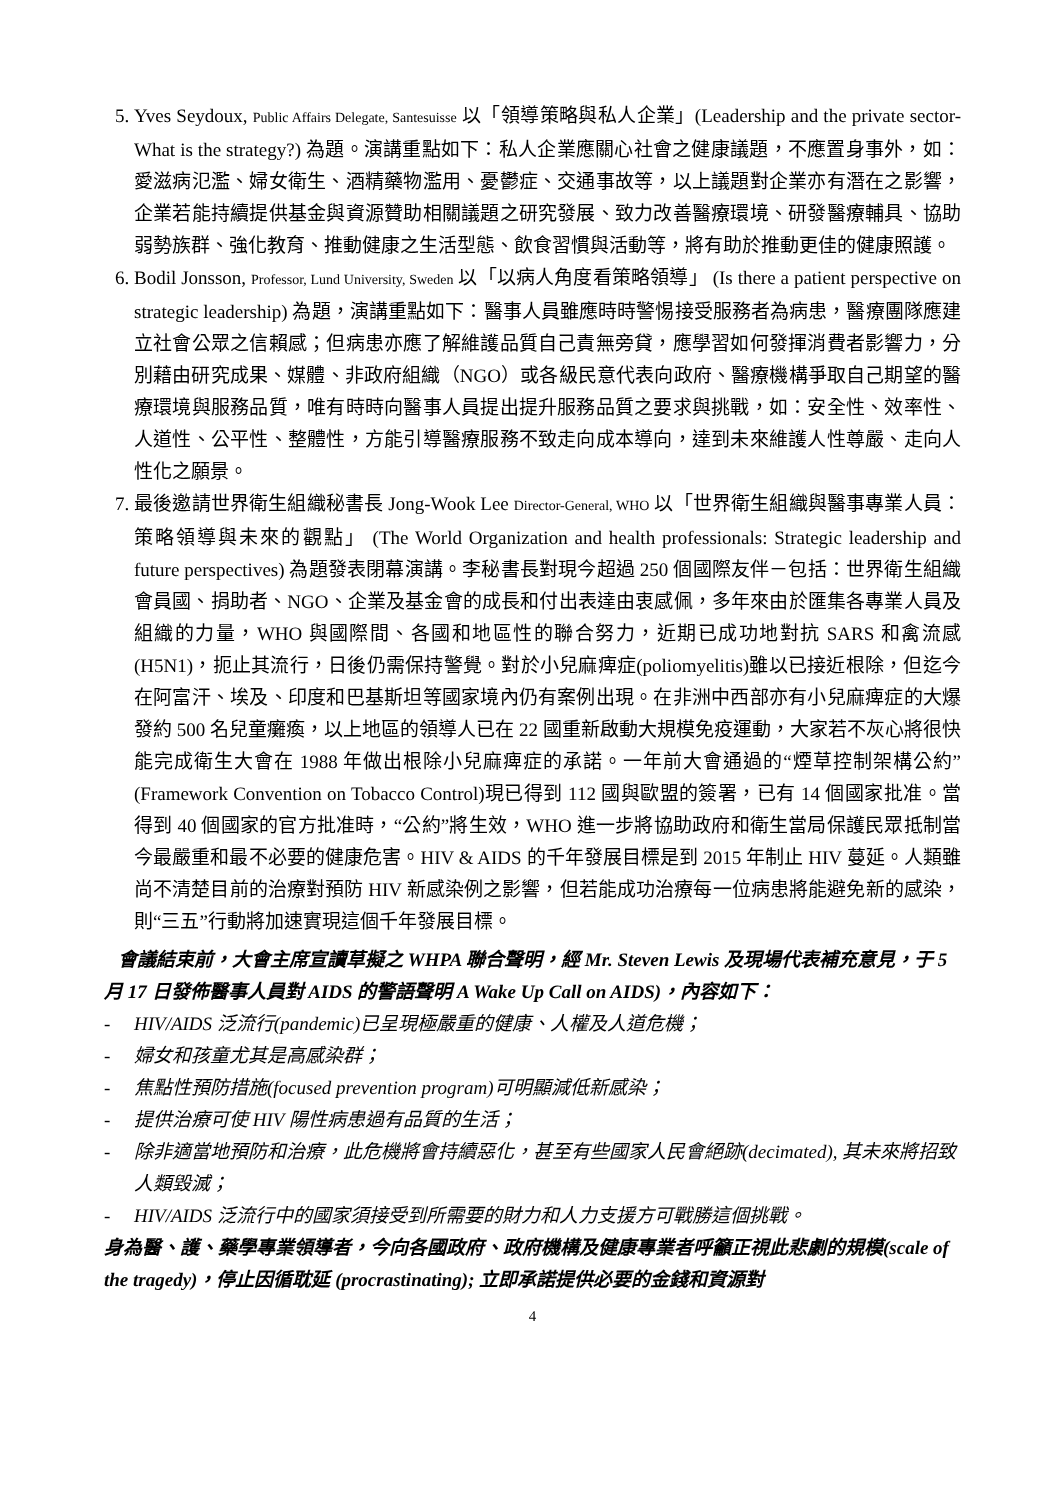5. Yves Seydoux, Public Affairs Delegate, Santesuisse 以「領導策略與私人企業」(Leadership and the private sector- What is the strategy?) 為題。演講重點如下：私人企業應關心社會之健康議題，不應置身事外，如：愛滋病氾濫、婦女衛生、酒精藥物濫用、憂鬱症、交通事故等，以上議題對企業亦有潛在之影響，企業若能持續提供基金與資源贊助相關議題之研究發展、致力改善醫療環境、研發醫療輔具、協助弱勢族群、強化教育、推動健康之生活型態、飲食習慣與活動等，將有助於推動更佳的健康照護。
6. Bodil Jonsson, Professor, Lund University, Sweden 以「以病人角度看策略領導」 (Is there a patient perspective on strategic leadership) 為題，演講重點如下：醫事人員雖應時時警惕接受服務者為病患，醫療團隊應建立社會公眾之信賴感；但病患亦應了解維護品質自己責無旁貸，應學習如何發揮消費者影響力，分別藉由研究成果、媒體、非政府組織（NGO）或各級民意代表向政府、醫療機構爭取自己期望的醫療環境與服務品質，唯有時時向醫事人員提出提升服務品質之要求與挑戰，如：安全性、效率性、人道性、公平性、整體性，方能引導醫療服務不致走向成本導向，達到未來維護人性尊嚴、走向人性化之願景。
7. 最後邀請世界衛生組織秘書長 Jong-Wook Lee Director-General, WHO 以「世界衛生組織與醫事專業人員： 策略領導與未來的觀點」 (The World Organization and health professionals: Strategic leadership and future perspectives) 為題發表閉幕演講。李秘書長對現今超過 250 個國際友伴－包括：世界衛生組織會員國、捐助者、NGO、企業及基金會的成長和付出表達由衷感佩，多年來由於匯集各專業人員及組織的力量，WHO 與國際間、各國和地區性的聯合努力，近期已成功地對抗 SARS 和禽流感(H5N1)，扼止其流行，日後仍需保持警覺。對於小兒麻痺症(poliomyelitis)雖以已接近根除，但迄今在阿富汗、埃及、印度和巴基斯坦等國家境內仍有案例出現。在非洲中西部亦有小兒麻痺症的大爆發約 500 名兒童癱瘓，以上地區的領導人已在 22 國重新啟動大規模免疫運動，大家若不灰心將很快能完成衛生大會在 1988 年做出根除小兒麻痺症的承諾。一年前大會通過的“煙草控制架構公約”(Framework Convention on Tobacco Control)現已得到 112 國與歐盟的簽署，已有 14 個國家批准。當得到 40 個國家的官方批准時，“公約”將生效，WHO 進一步將協助政府和衛生當局保護民眾抵制當今最嚴重和最不必要的健康危害。HIV & AIDS 的千年發展目標是到 2015 年制止 HIV 蔓延。人類雖尚不清楚目前的治療對預防 HIV 新感染例之影響，但若能成功治療每一位病患將能避免新的感染，則“三五”行動將加速實現這個千年發展目標。
會議結束前，大會主席宣讀草擬之 WHPA 聯合聲明，經 Mr. Steven Lewis 及現場代表補充意見，于 5 月 17 日發佈醫事人員對 AIDS 的警語聲明 A Wake Up Call on AIDS)，內容如下：
- HIV/AIDS 泛流行(pandemic)已呈現極嚴重的健康、人權及人道危機；
- 婦女和孩童尤其是高感染群；
- 焦點性預防措施(focused prevention program)可明顯減低新感染；
- 提供治療可使 HIV 陽性病患過有品質的生活；
- 除非適當地預防和治療，此危機將會持續惡化，甚至有些國家人民會絕跡(decimated), 其未來將招致人類毀滅；
- HIV/AIDS 泛流行中的國家須接受到所需要的財力和人力支援方可戰勝這個挑戰。
身為醫、護、藥學專業領導者，今向各國政府、政府機構及健康專業者呼籲正視此悲劇的規模(scale of the tragedy)，停止因循耽延 (procrastinating); 立即承諾提供必要的金錢和資源對
4